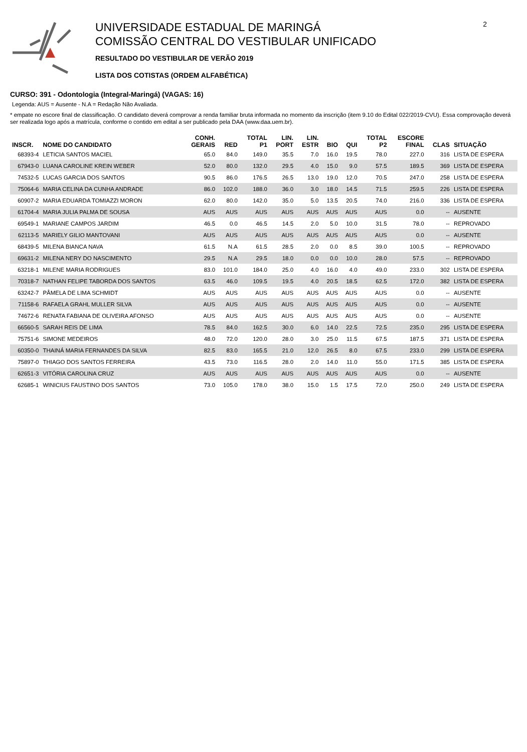UNIVERSIDADE ESTADUAL DE MARINGÁ
COMISSÃO CENTRAL DO VESTIBULAR UNIFICADO
RESULTADO DO VESTIBULAR DE VERÃO 2019
LISTA DOS COTISTAS (ORDEM ALFABÉTICA)
2
CURSO: 391 - Odontologia (Integral-Maringá) (VAGAS: 16)
Legenda: AUS = Ausente - N.A = Redação Não Avaliada.
* empate no escore final de classificação. O candidato deverá comprovar a renda familiar bruta informada no momento da inscrição (item 9.10 do Edital 022/2019-CVU). Essa comprovação deverá ser realizada logo após a matrícula, conforme o contido em edital a ser publicado pela DAA (www.daa.uem.br).
| INSCR. | NOME DO CANDIDATO | CONH. GERAIS | RED | TOTAL P1 | LIN. PORT | LIN. ESTR | BIO | QUI | TOTAL P2 | ESCORE FINAL | CLAS | SITUAÇÃO |
| --- | --- | --- | --- | --- | --- | --- | --- | --- | --- | --- | --- | --- |
| 68393-4 | LETICIA SANTOS MACIEL | 65.0 | 84.0 | 149.0 | 35.5 | 7.0 | 16.0 | 19.5 | 78.0 | 227.0 | 316 | LISTA DE ESPERA |
| 67943-0 | LUANA CAROLINE KREIN WEBER | 52.0 | 80.0 | 132.0 | 29.5 | 4.0 | 15.0 | 9.0 | 57.5 | 189.5 | 369 | LISTA DE ESPERA |
| 74532-5 | LUCAS GARCIA DOS SANTOS | 90.5 | 86.0 | 176.5 | 26.5 | 13.0 | 19.0 | 12.0 | 70.5 | 247.0 | 258 | LISTA DE ESPERA |
| 75064-6 | MARIA CELINA DA CUNHA ANDRADE | 86.0 | 102.0 | 188.0 | 36.0 | 3.0 | 18.0 | 14.5 | 71.5 | 259.5 | 226 | LISTA DE ESPERA |
| 60907-2 | MARIA EDUARDA TOMIAZZI MORON | 62.0 | 80.0 | 142.0 | 35.0 | 5.0 | 13.5 | 20.5 | 74.0 | 216.0 | 336 | LISTA DE ESPERA |
| 61704-4 | MARIA JULIA PALMA DE SOUSA | AUS | AUS | AUS | AUS | AUS | AUS | AUS | AUS | 0.0 | -- | AUSENTE |
| 69549-1 | MARIANE CAMPOS JARDIM | 46.5 | 0.0 | 46.5 | 14.5 | 2.0 | 5.0 | 10.0 | 31.5 | 78.0 | -- | REPROVADO |
| 62113-5 | MARIELY GILIO MANTOVANI | AUS | AUS | AUS | AUS | AUS | AUS | AUS | AUS | 0.0 | -- | AUSENTE |
| 68439-5 | MILENA BIANCA NAVA | 61.5 | N.A | 61.5 | 28.5 | 2.0 | 0.0 | 8.5 | 39.0 | 100.5 | -- | REPROVADO |
| 69631-2 | MILENA NERY DO NASCIMENTO | 29.5 | N.A | 29.5 | 18.0 | 0.0 | 0.0 | 10.0 | 28.0 | 57.5 | -- | REPROVADO |
| 63218-1 | MILENE MARIA RODRIGUES | 83.0 | 101.0 | 184.0 | 25.0 | 4.0 | 16.0 | 4.0 | 49.0 | 233.0 | 302 | LISTA DE ESPERA |
| 70318-7 | NATHAN FELIPE TABORDA DOS SANTOS | 63.5 | 46.0 | 109.5 | 19.5 | 4.0 | 20.5 | 18.5 | 62.5 | 172.0 | 382 | LISTA DE ESPERA |
| 63242-7 | PÂMELA DE LIMA SCHMIDT | AUS | AUS | AUS | AUS | AUS | AUS | AUS | AUS | 0.0 | -- | AUSENTE |
| 71158-6 | RAFAELA GRAHL MULLER SILVA | AUS | AUS | AUS | AUS | AUS | AUS | AUS | AUS | 0.0 | -- | AUSENTE |
| 74672-6 | RENATA FABIANA DE OLIVEIRA AFONSO | AUS | AUS | AUS | AUS | AUS | AUS | AUS | AUS | 0.0 | -- | AUSENTE |
| 66560-5 | SARAH REIS DE LIMA | 78.5 | 84.0 | 162.5 | 30.0 | 6.0 | 14.0 | 22.5 | 72.5 | 235.0 | 295 | LISTA DE ESPERA |
| 75751-6 | SIMONE MEDEIROS | 48.0 | 72.0 | 120.0 | 28.0 | 3.0 | 25.0 | 11.5 | 67.5 | 187.5 | 371 | LISTA DE ESPERA |
| 60350-0 | THAINÁ MARIA FERNANDES DA SILVA | 82.5 | 83.0 | 165.5 | 21.0 | 12.0 | 26.5 | 8.0 | 67.5 | 233.0 | 299 | LISTA DE ESPERA |
| 75897-0 | THIAGO DOS SANTOS FERREIRA | 43.5 | 73.0 | 116.5 | 28.0 | 2.0 | 14.0 | 11.0 | 55.0 | 171.5 | 385 | LISTA DE ESPERA |
| 62651-3 | VITÓRIA CAROLINA CRUZ | AUS | AUS | AUS | AUS | AUS | AUS | AUS | AUS | 0.0 | -- | AUSENTE |
| 62685-1 | WINICIUS FAUSTINO DOS SANTOS | 73.0 | 105.0 | 178.0 | 38.0 | 15.0 | 1.5 | 17.5 | 72.0 | 250.0 | 249 | LISTA DE ESPERA |